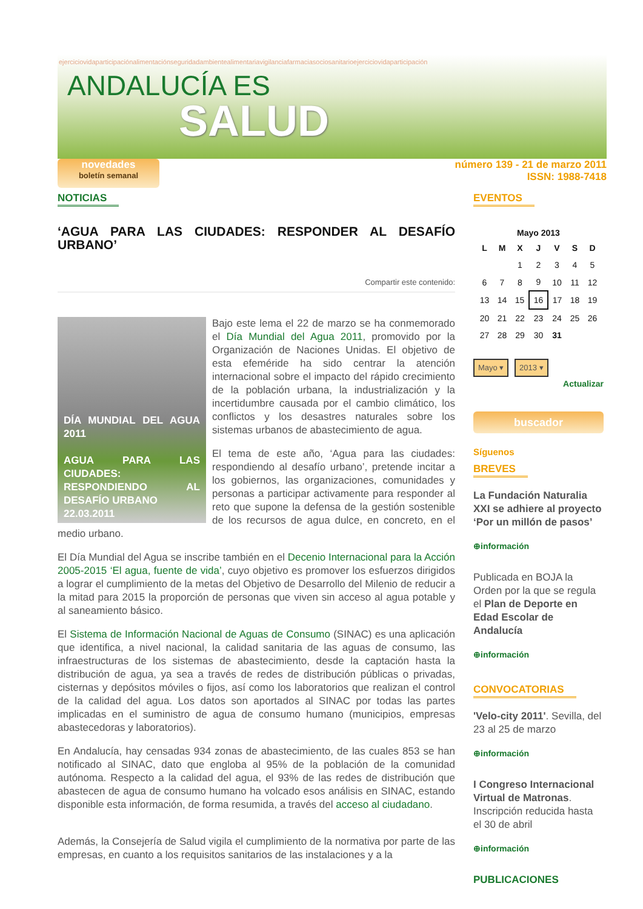ejerciciovidaparticipaciónalimentaciónseguridadambientealimentariavigilanciafarmaciasociosanitarioejerciciovidaparticipación
ANDALUCÍA ES
SALUD
novedades
boletín semanal
número 139 - 21 de marzo 2011
ISSN: 1988-7418
NOTICIAS
‘AGUA PARA LAS CIUDADES: RESPONDER AL DESAFÍO URBANO’
Compartir este contenido:
DÍA MUNDIAL DEL AGUA 2011
AGUA PARA LAS CIUDADES: RESPONDIENDO AL DESAFÍO URBANO
22.03.2011
Bajo este lema el 22 de marzo se ha conmemorado el Día Mundial del Agua 2011, promovido por la Organización de Naciones Unidas. El objetivo de esta efeméride ha sido centrar la atención internacional sobre el impacto del rápido crecimiento de la población urbana, la industrialización y la incertidumbre causada por el cambio climático, los conflictos y los desastres naturales sobre los sistemas urbanos de abastecimiento de agua.
El tema de este año, ‘Agua para las ciudades: respondiendo al desafío urbano’, pretende incitar a los gobiernos, las organizaciones, comunidades y personas a participar activamente para responder al reto que supone la defensa de la gestión sostenible de los recursos de agua dulce, en concreto, en el medio urbano.
El Día Mundial del Agua se inscribe también en el Decenio Internacional para la Acción 2005-2015 ‘El agua, fuente de vida’, cuyo objetivo es promover los esfuerzos dirigidos a lograr el cumplimiento de la metas del Objetivo de Desarrollo del Milenio de reducir a la mitad para 2015 la proporción de personas que viven sin acceso al agua potable y al saneamiento básico.
El Sistema de Información Nacional de Aguas de Consumo (SINAC) es una aplicación que identifica, a nivel nacional, la calidad sanitaria de las aguas de consumo, las infraestructuras de los sistemas de abastecimiento, desde la captación hasta la distribución de agua, ya sea a través de redes de distribución públicas o privadas, cisternas y depósitos móviles o fijos, así como los laboratorios que realizan el control de la calidad del agua. Los datos son aportados al SINAC por todas las partes implicadas en el suministro de agua de consumo humano (municipios, empresas abastecedoras y laboratorios).
En Andalucía, hay censadas 934 zonas de abastecimiento, de las cuales 853 se han notificado al SINAC, dato que engloba al 95% de la población de la comunidad autónoma. Respecto a la calidad del agua, el 93% de las redes de distribución que abastecen de agua de consumo humano ha volcado esos análisis en SINAC, estando disponible esta información, de forma resumida, a través del acceso al ciudadano.
Además, la Consejería de Salud vigila el cumplimiento de la normativa por parte de las empresas, en cuanto a los requisitos sanitarios de las instalaciones y a la
EVENTOS
Mayo 2013
| L | M | X | J | V | S | D |
| --- | --- | --- | --- | --- | --- | --- |
| | | 1 | 2 | 3 | 4 | 5 |
| 6 | 7 | 8 | 9 | 10 | 11 | 12 |
| 13 | 14 | 15 | 16 | 17 | 18 | 19 |
| 20 | 21 | 22 | 23 | 24 | 25 | 26 |
| 27 | 28 | 29 | 30 | 31 | | |
Mayo ▾ 2013 ▾
Actualizar
buscador
Síguenos
BREVES
La Fundación Naturalia XXI se adhiere al proyecto ‘Por un millón de pasos’
⊕información
Publicada en BOJA la Orden por la que se regula el Plan de Deporte en Edad Escolar de Andalucía
⊕información
CONVOCATORIAS
'Velo-city 2011'. Sevilla, del 23 al 25 de marzo
⊕información
I Congreso Internacional Virtual de Matronas. Inscripción reducida hasta el 30 de abril
⊕información
PUBLICACIONES